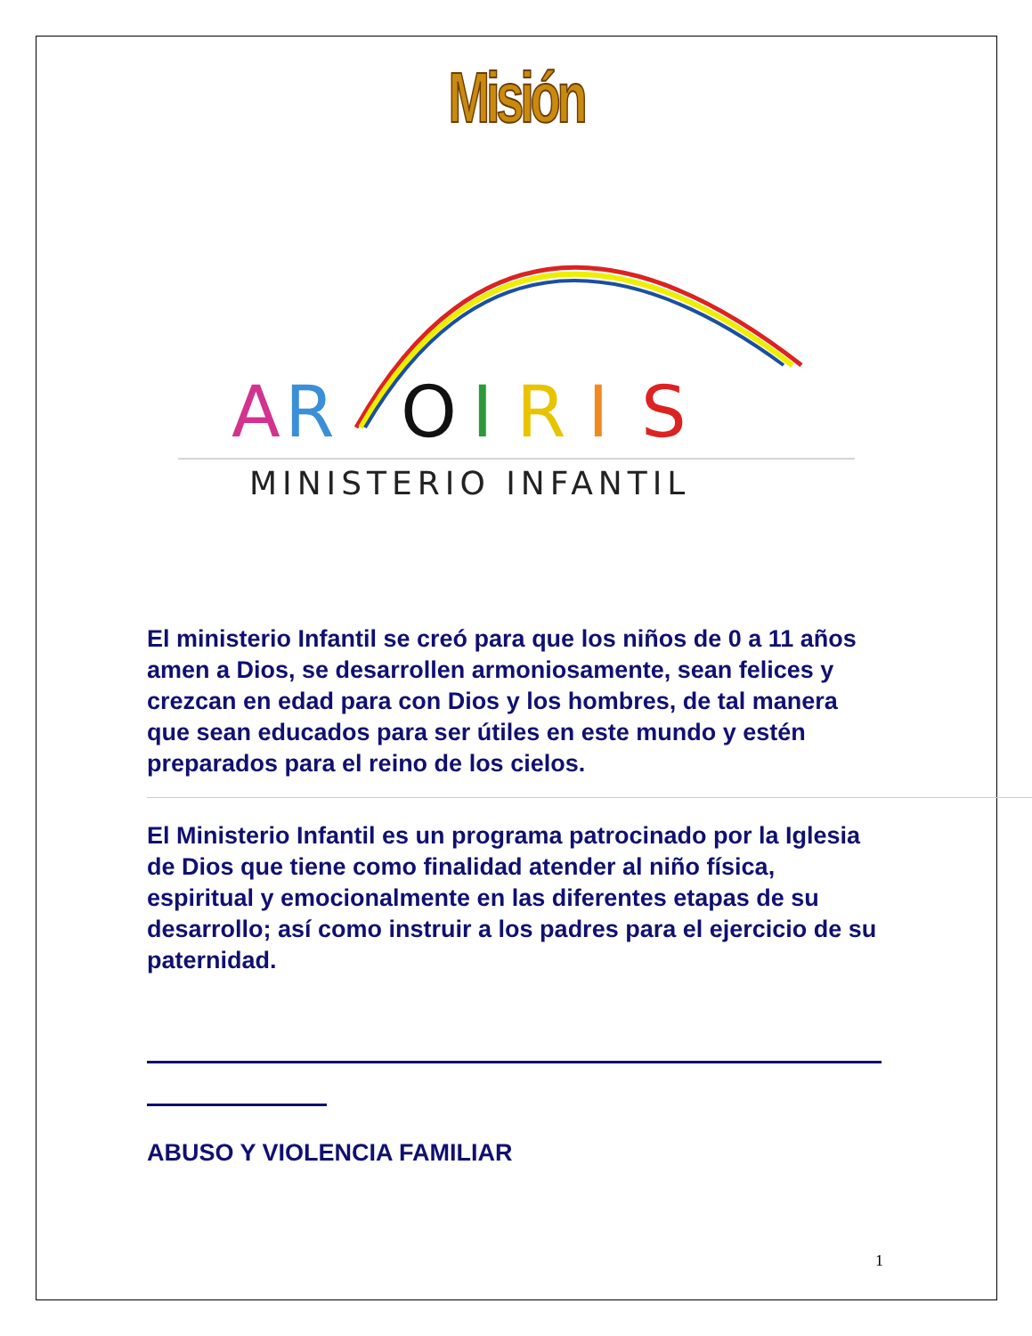Misión
A
R
O
I
R
I
S
MINISTERIO INFANTIL
El ministerio Infantil se creó para que los niños de 0 a 11 años amen a Dios, se desarrollen armoniosamente, sean felices y crezcan en edad para con Dios y los hombres, de tal manera que sean educados para ser útiles en este mundo y estén preparados para el reino de los cielos.
El Ministerio Infantil es un programa patrocinado por la Iglesia de Dios que tiene como finalidad atender al niño física, espiritual y emocionalmente en las diferentes etapas de su desarrollo; así como instruir a los padres para el ejercicio de su paternidad.
ABUSO Y VIOLENCIA FAMILIAR
1